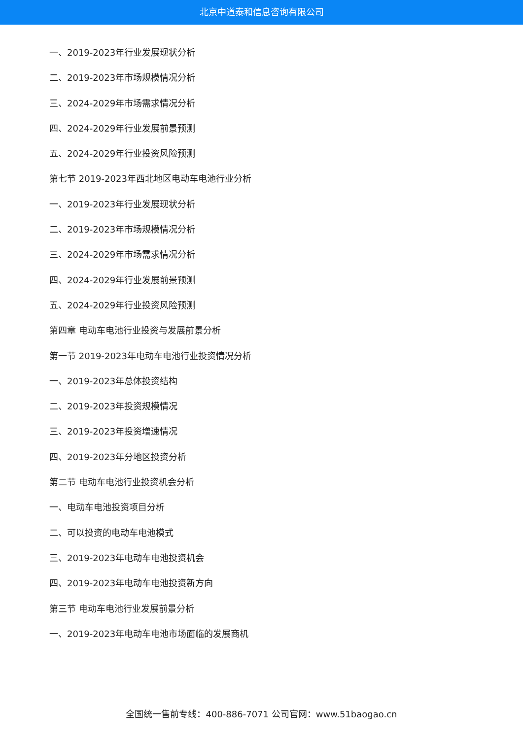北京中道泰和信息咨询有限公司
一、2019-2023年行业发展现状分析
二、2019-2023年市场规模情况分析
三、2024-2029年市场需求情况分析
四、2024-2029年行业发展前景预测
五、2024-2029年行业投资风险预测
第七节 2019-2023年西北地区电动车电池行业分析
一、2019-2023年行业发展现状分析
二、2019-2023年市场规模情况分析
三、2024-2029年市场需求情况分析
四、2024-2029年行业发展前景预测
五、2024-2029年行业投资风险预测
第四章 电动车电池行业投资与发展前景分析
第一节 2019-2023年电动车电池行业投资情况分析
一、2019-2023年总体投资结构
二、2019-2023年投资规模情况
三、2019-2023年投资增速情况
四、2019-2023年分地区投资分析
第二节 电动车电池行业投资机会分析
一、电动车电池投资项目分析
二、可以投资的电动车电池模式
三、2019-2023年电动车电池投资机会
四、2019-2023年电动车电池投资新方向
第三节 电动车电池行业发展前景分析
一、2019-2023年电动车电池市场面临的发展商机
全国统一售前专线：400-886-7071 公司官网：www.51baogao.cn